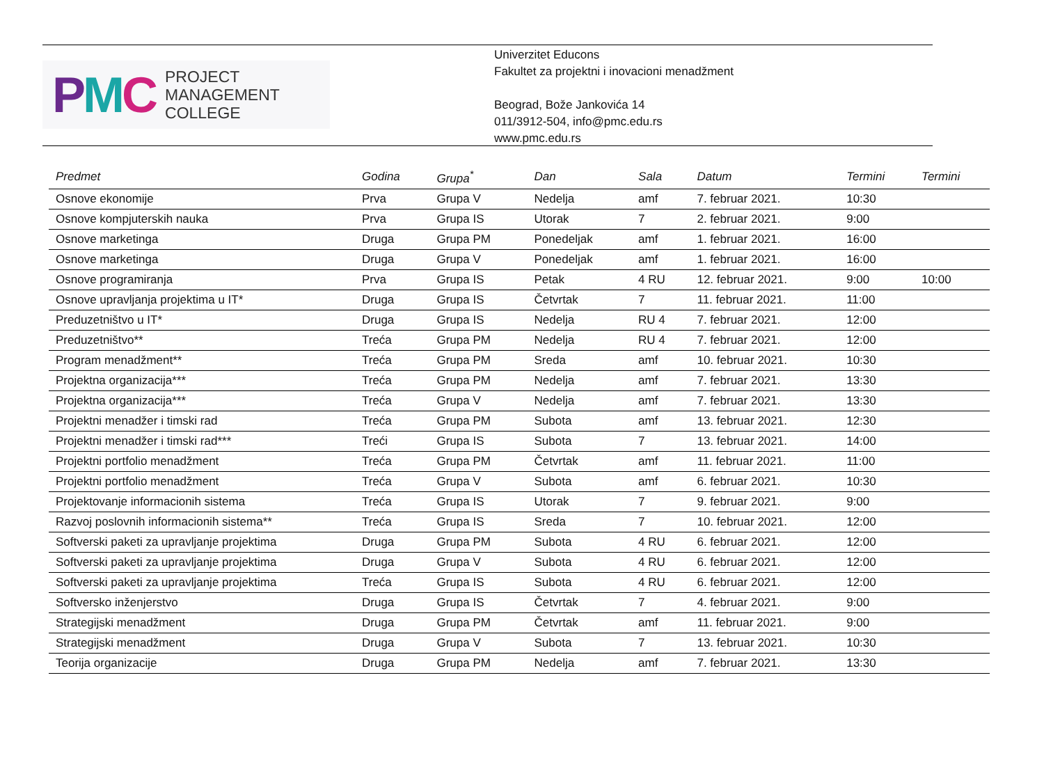PMC
PROJECT
MANAGEMENT
COLLEGE
Univerzitet Educons
Fakultet za projektni i inovacioni menadžment
Beograd, Bože Jankovića 14
011/3912-504, info@pmc.edu.rs
www.pmc.edu.rs
| Predmet | Godina | Grupa<sup>*</sup> | Dan | Sala | Datum | Termini | Termini |
| --- | --- | --- | --- | --- | --- | --- | --- |
| Osnove ekonomije | Prva | Grupa V | Nedelja | amf | 7. februar 2021. | 10:30 | |
| Osnove kompjuterskih nauka | Prva | Grupa IS | Utorak | 7 | 2. februar 2021. | 9:00 | |
| Osnove marketinga | Druga | Grupa PM | Ponedeljak | amf | 1. februar 2021. | 16:00 | |
| Osnove marketinga | Druga | Grupa V | Ponedeljak | amf | 1. februar 2021. | 16:00 | |
| Osnove programiranja | Prva | Grupa IS | Petak | 4 RU | 12. februar 2021. | 9:00 | 10:00 |
| Osnove upravljanja projektima u IT* | Druga | Grupa IS | Četvrtak | 7 | 11. februar 2021. | 11:00 | |
| Preduzetništvo u IT* | Druga | Grupa IS | Nedelja | RU 4 | 7. februar 2021. | 12:00 | |
| Preduzetništvo** | Treća | Grupa PM | Nedelja | RU 4 | 7. februar 2021. | 12:00 | |
| Program menadžment** | Treća | Grupa PM | Sreda | amf | 10. februar 2021. | 10:30 | |
| Projektna organizacija*** | Treća | Grupa PM | Nedelja | amf | 7. februar 2021. | 13:30 | |
| Projektna organizacija*** | Treća | Grupa V | Nedelja | amf | 7. februar 2021. | 13:30 | |
| Projektni menadžer i timski rad | Treća | Grupa PM | Subota | amf | 13. februar 2021. | 12:30 | |
| Projektni menadžer i timski rad*** | Treći | Grupa IS | Subota | 7 | 13. februar 2021. | 14:00 | |
| Projektni portfolio menadžment | Treća | Grupa PM | Četvrtak | amf | 11. februar 2021. | 11:00 | |
| Projektni portfolio menadžment | Treća | Grupa V | Subota | amf | 6. februar 2021. | 10:30 | |
| Projektovanje informacionih sistema | Treća | Grupa IS | Utorak | 7 | 9. februar 2021. | 9:00 | |
| Razvoj poslovnih informacionih sistema** | Treća | Grupa IS | Sreda | 7 | 10. februar 2021. | 12:00 | |
| Softverski paketi za upravljanje projektima | Druga | Grupa PM | Subota | 4 RU | 6. februar 2021. | 12:00 | |
| Softverski paketi za upravljanje projektima | Druga | Grupa V | Subota | 4 RU | 6. februar 2021. | 12:00 | |
| Softverski paketi za upravljanje projektima | Treća | Grupa IS | Subota | 4 RU | 6. februar 2021. | 12:00 | |
| Softversko inženjerstvo | Druga | Grupa IS | Četvrtak | 7 | 4. februar 2021. | 9:00 | |
| Strategijski menadžment | Druga | Grupa PM | Četvrtak | amf | 11. februar 2021. | 9:00 | |
| Strategijski menadžment | Druga | Grupa V | Subota | 7 | 13. februar 2021. | 10:30 | |
| Teorija organizacije | Druga | Grupa PM | Nedelja | amf | 7. februar 2021. | 13:30 | |